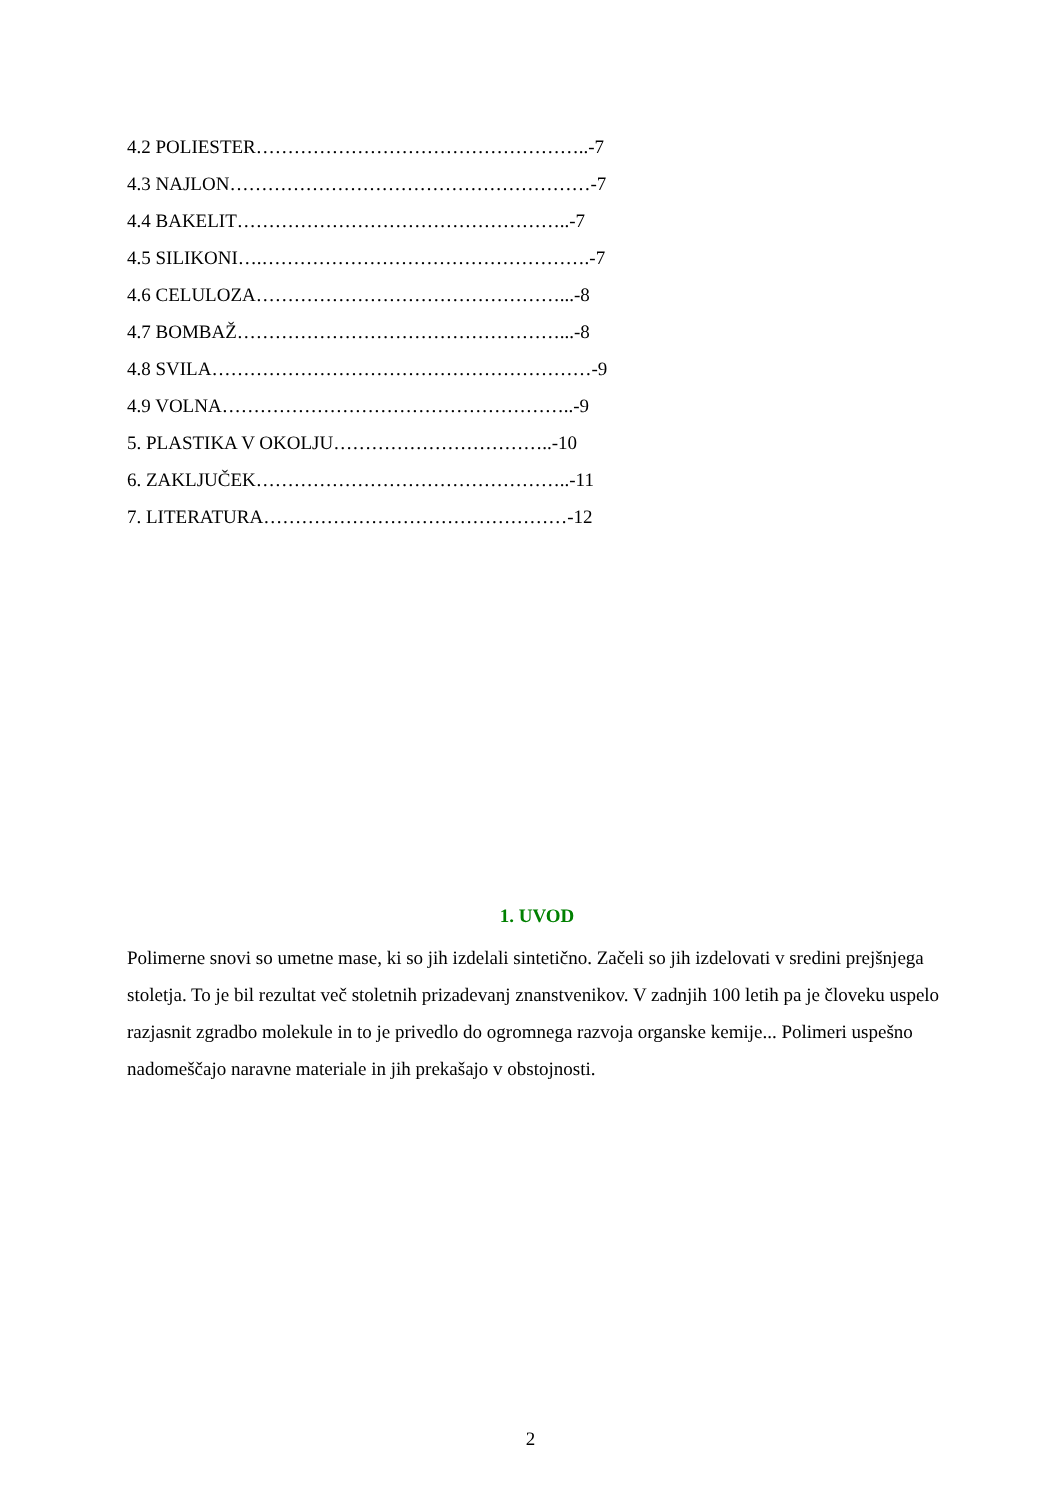4.2 POLIESTER……………………………………………..-7
4.3 NAJLON…………………………………………………-7
4.4 BAKELIT……………………………………………..-7
4.5 SILIKONI….…………………………………………….-7
4.6 CELULOZA…………………………………………...-8
4.7 BOMBAŽ……………………………………………...-8
4.8 SVILA……………………………………………………-9
4.9 VOLNA………………………………………………..-9
5. PLASTIKA V OKOLJU……………………………..-10
6. ZAKLJUČEK…………………………………………..-11
7. LITERATURA…………………………………………-12
1. UVOD
Polimerne snovi so umetne mase, ki so jih izdelali sintetično. Začeli so jih izdelovati v sredini prejšnjega stoletja. To je bil rezultat več stoletnih prizadevanj znanstvenikov. V zadnjih 100 letih pa je človeku uspelo razjasnit zgradbo molekule in to je privedlo do ogromnega razvoja organske kemije... Polimeri uspešno nadomeščajo naravne materiale in jih prekašajo v obstojnosti.
2